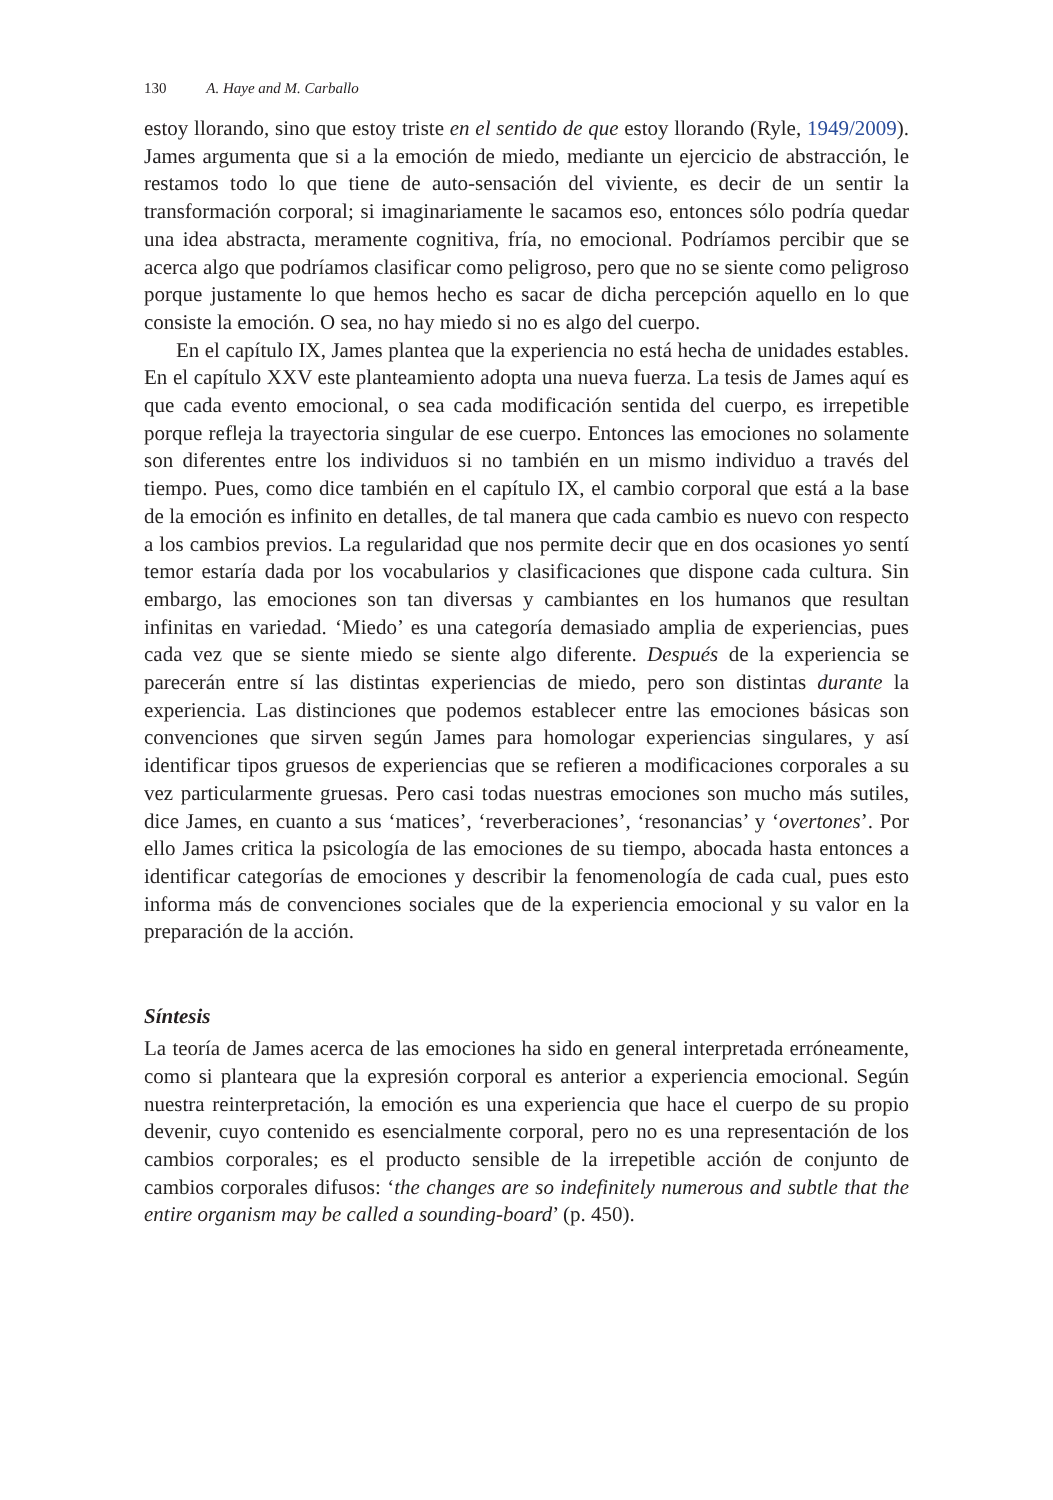130 A. Haye and M. Carballo
estoy llorando, sino que estoy triste en el sentido de que estoy llorando (Ryle, 1949/2009). James argumenta que si a la emoción de miedo, mediante un ejercicio de abstracción, le restamos todo lo que tiene de auto-sensación del viviente, es decir de un sentir la transformación corporal; si imaginariamente le sacamos eso, entonces sólo podría quedar una idea abstracta, meramente cognitiva, fría, no emocional. Podríamos percibir que se acerca algo que podríamos clasificar como peligroso, pero que no se siente como peligroso porque justamente lo que hemos hecho es sacar de dicha percepción aquello en lo que consiste la emoción. O sea, no hay miedo si no es algo del cuerpo.
En el capítulo IX, James plantea que la experiencia no está hecha de unidades estables. En el capítulo XXV este planteamiento adopta una nueva fuerza. La tesis de James aquí es que cada evento emocional, o sea cada modificación sentida del cuerpo, es irrepetible porque refleja la trayectoria singular de ese cuerpo. Entonces las emociones no solamente son diferentes entre los individuos si no también en un mismo individuo a través del tiempo. Pues, como dice también en el capítulo IX, el cambio corporal que está a la base de la emoción es infinito en detalles, de tal manera que cada cambio es nuevo con respecto a los cambios previos. La regularidad que nos permite decir que en dos ocasiones yo sentí temor estaría dada por los vocabularios y clasificaciones que dispone cada cultura. Sin embargo, las emociones son tan diversas y cambiantes en los humanos que resultan infinitas en variedad. ‘Miedo’ es una categoría demasiado amplia de experiencias, pues cada vez que se siente miedo se siente algo diferente. Después de la experiencia se parecerán entre sí las distintas experiencias de miedo, pero son distintas durante la experiencia. Las distinciones que podemos establecer entre las emociones básicas son convenciones que sirven según James para homologar experiencias singulares, y así identificar tipos gruesos de experiencias que se refieren a modificaciones corporales a su vez particularmente gruesas. Pero casi todas nuestras emociones son mucho más sutiles, dice James, en cuanto a sus ‘matices’, ‘reverberaciones’, ‘resonancias’ y ‘overtones’. Por ello James critica la psicología de las emociones de su tiempo, abocada hasta entonces a identificar categorías de emociones y describir la fenomenología de cada cual, pues esto informa más de convenciones sociales que de la experiencia emocional y su valor en la preparación de la acción.
Síntesis
La teoría de James acerca de las emociones ha sido en general interpretada erróneamente, como si planteara que la expresión corporal es anterior a experiencia emocional. Según nuestra reinterpretación, la emoción es una experiencia que hace el cuerpo de su propio devenir, cuyo contenido es esencialmente corporal, pero no es una representación de los cambios corporales; es el producto sensible de la irrepetible acción de conjunto de cambios corporales difusos: ‘the changes are so indefinitely numerous and subtle that the entire organism may be called a sounding-board’ (p. 450).